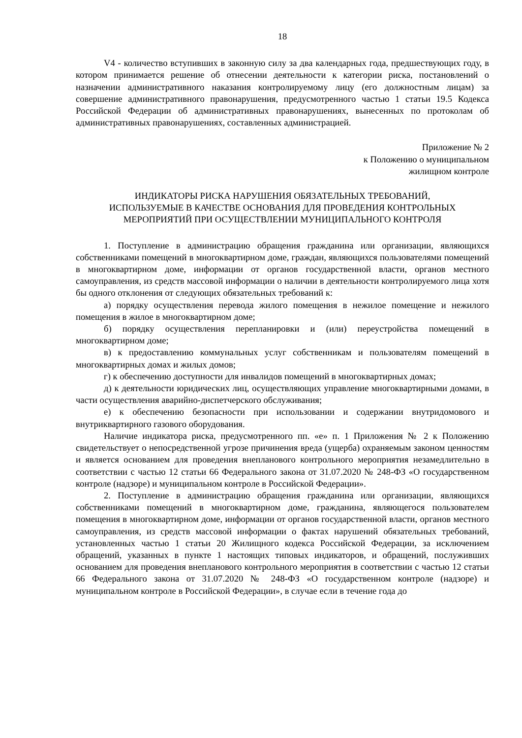18
V4 - количество вступивших в законную силу за два календарных года, предшествующих году, в котором принимается решение об отнесении деятельности к категории риска, постановлений о назначении административного наказания контролируемому лицу (его должностным лицам) за совершение административного правонарушения, предусмотренного частью 1 статьи 19.5 Кодекса Российской Федерации об административных правонарушениях, вынесенных по протоколам об административных правонарушениях, составленных администрацией.
Приложение № 2
к Положению о муниципальном
жилищном контроле
ИНДИКАТОРЫ РИСКА НАРУШЕНИЯ ОБЯЗАТЕЛЬНЫХ ТРЕБОВАНИЙ,
ИСПОЛЬЗУЕМЫЕ В КАЧЕСТВЕ ОСНОВАНИЯ ДЛЯ ПРОВЕДЕНИЯ КОНТРОЛЬНЫХ
МЕРОПРИЯТИЙ ПРИ ОСУЩЕСТВЛЕНИИ МУНИЦИПАЛЬНОГО КОНТРОЛЯ
1. Поступление в администрацию обращения гражданина или организации, являющихся собственниками помещений в многоквартирном доме, граждан, являющихся пользователями помещений в многоквартирном доме, информации от органов государственной власти, органов местного самоуправления, из средств массовой информации о наличии в деятельности контролируемого лица хотя бы одного отклонения от следующих обязательных требований к:
а) порядку осуществления перевода жилого помещения в нежилое помещение и нежилого помещения в жилое в многоквартирном доме;
б) порядку осуществления перепланировки и (или) переустройства помещений в многоквартирном доме;
в) к предоставлению коммунальных услуг собственникам и пользователям помещений в многоквартирных домах и жилых домов;
г) к обеспечению доступности для инвалидов помещений в многоквартирных домах;
д) к деятельности юридических лиц, осуществляющих управление многоквартирными домами, в части осуществления аварийно-диспетчерского обслуживания;
е) к обеспечению безопасности при использовании и содержании внутридомового и внутриквартирного газового оборудования.
Наличие индикатора риска, предусмотренного пп. «е» п. 1 Приложения № 2 к Положению свидетельствует о непосредственной угрозе причинения вреда (ущерба) охраняемым законом ценностям и является основанием для проведения внепланового контрольного мероприятия незамедлительно в соответствии с частью 12 статьи 66 Федерального закона от 31.07.2020 № 248-ФЗ «О государственном контроле (надзоре) и муниципальном контроле в Российской Федерации».
2. Поступление в администрацию обращения гражданина или организации, являющихся собственниками помещений в многоквартирном доме, гражданина, являющегося пользователем помещения в многоквартирном доме, информации от органов государственной власти, органов местного самоуправления, из средств массовой информации о фактах нарушений обязательных требований, установленных частью 1 статьи 20 Жилищного кодекса Российской Федерации, за исключением обращений, указанных в пункте 1 настоящих типовых индикаторов, и обращений, послуживших основанием для проведения внепланового контрольного мероприятия в соответствии с частью 12 статьи 66 Федерального закона от 31.07.2020 № 248-ФЗ «О государственном контроле (надзоре) и муниципальном контроле в Российской Федерации», в случае если в течение года до